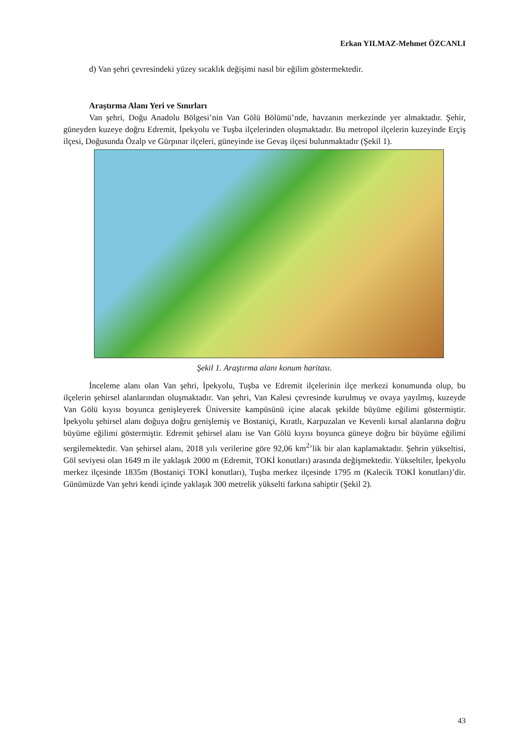Erkan YILMAZ-Mehmet ÖZCANLI
d) Van şehri çevresindeki yüzey sıcaklık değişimi nasıl bir eğilim göstermektedir.
Araştırma Alanı Yeri ve Sınırları
Van şehri, Doğu Anadolu Bölgesi’nin Van Gölü Bölümü’nde, havzanın merkezinde yer almaktadır. Şehir, güneyden kuzeye doğru Edremit, İpekyolu ve Tuşba ilçelerinden oluşmaktadır. Bu metropol ilçelerin kuzeyinde Erçiş ilçesi, Doğusunda Özalp ve Gürpınar ilçeleri, güneyinde ise Gevaş ilçesi bulunmaktadır (Şekil 1).
Şekil 1. Araştırma alanı konum haritası.
İnceleme alanı olan Van şehri, İpekyolu, Tuşba ve Edremit ilçelerinin ilçe merkezi konumunda olup, bu ilçelerin şehirsel alanlarından oluşmaktadır. Van şehri, Van Kalesi çevresinde kurulmuş ve ovaya yayılmış, kuzeyde Van Gölü kıyısı boyunca genişleyerek Üniversite kampüsünü içine alacak şekilde büyüme eğilimi göstermiştir. İpekyolu şehirsel alanı doğuya doğru genişlemiş ve Bostaniçi, Kıratlı, Karpuzalan ve Kevenli kırsal alanlarına doğru büyüme eğilimi göstermiştir. Edremit şehirsel alanı ise Van Gölü kıyısı boyunca güneye doğru bir büyüme eğilimi sergilemektedir. Van şehirsel alanı, 2018 yılı verilerine göre 92,06 km<sup>2</sup>’lik bir alan kaplamaktadır. Şehrin yükseltisi, Göl seviyesi olan 1649 m ile yaklaşık 2000 m (Edremit, TOKİ konutları) arasında değişmektedir. Yükseltiler, İpekyolu merkez ilçesinde 1835m (Bostaniçi TOKİ konutları), Tuşba merkez ilçesinde 1795 m (Kalecik TOKİ konutları)’dir. Günümüzde Van şehri kendi içinde yaklaşık 300 metrelik yükselti farkına sahiptir (Şekil 2).
43